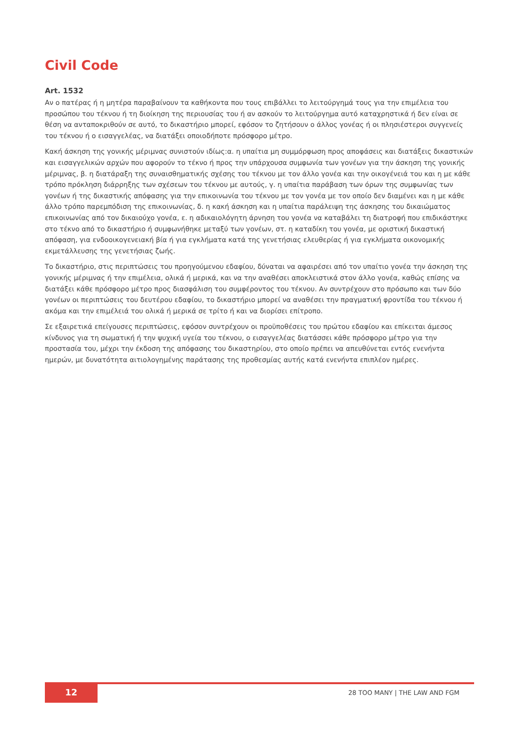Civil Code
Art. 1532
Αν ο πατέρας ή η μητέρα παραβαίνουν τα καθήκοντα που τους επιβάλλει το λειτούργημά τους για την επιμέλεια του προσώπου του τέκνου ή τη διοίκηση της περιουσίας του ή αν ασκούν το λειτούργημα αυτό καταχρηστικά ή δεν είναι σε θέση να ανταποκριθούν σε αυτό, το δικαστήριο μπορεί, εφόσον το ζητήσουν ο άλλος γονέας ή οι πλησιέστεροι συγγενείς του τέκνου ή ο εισαγγελέας, να διατάξει οποιοδήποτε πρόσφορο μέτρο.
Κακή άσκηση της γονικής μέριμνας συνιστούν ιδίως:α. η υπαίτια μη συμμόρφωση προς αποφάσεις και διατάξεις δικαστικών και εισαγγελικών αρχών που αφορούν το τέκνο ή προς την υπάρχουσα συμφωνία των γονέων για την άσκηση της γονικής μέριμνας, β. η διατάραξη της συναισθηματικής σχέσης του τέκνου με τον άλλο γονέα και την οικογένειά του και η με κάθε τρόπο πρόκληση διάρρηξης των σχέσεων του τέκνου με αυτούς, γ. η υπαίτια παράβαση των όρων της συμφωνίας των γονέων ή της δικαστικής απόφασης για την επικοινωνία του τέκνου με τον γονέα με τον οποίο δεν διαμένει και η με κάθε άλλο τρόπο παρεμπόδιση της επικοινωνίας, δ. η κακή άσκηση και η υπαίτια παράλειψη της άσκησης του δικαιώματος επικοινωνίας από τον δικαιούχο γονέα, ε. η αδικαιολόγητη άρνηση του γονέα να καταβάλει τη διατροφή που επιδικάστηκε στο τέκνο από το δικαστήριο ή συμφωνήθηκε μεταξύ των γονέων, στ. η καταδίκη του γονέα, με οριστική δικαστική απόφαση, για ενδοοικογενειακή βία ή για εγκλήματα κατά της γενετήσιας ελευθερίας ή για εγκλήματα οικονομικής εκμετάλλευσης της γενετήσιας ζωής.
Το δικαστήριο, στις περιπτώσεις του προηγούμενου εδαφίου, δύναται να αφαιρέσει από τον υπαίτιο γονέα την άσκηση της γονικής μέριμνας ή την επιμέλεια, ολικά ή μερικά, και να την αναθέσει αποκλειστικά στον άλλο γονέα, καθώς επίσης να διατάξει κάθε πρόσφορο μέτρο προς διασφάλιση του συμφέροντος του τέκνου. Αν συντρέχουν στο πρόσωπο και των δύο γονέων οι περιπτώσεις του δευτέρου εδαφίου, το δικαστήριο μπορεί να αναθέσει την πραγματική φροντίδα του τέκνου ή ακόμα και την επιμέλειά του ολικά ή μερικά σε τρίτο ή και να διορίσει επίτροπο.
Σε εξαιρετικά επείγουσες περιπτώσεις, εφόσον συντρέχουν οι προϋποθέσεις του πρώτου εδαφίου και επίκειται άμεσος κίνδυνος για τη σωματική ή την ψυχική υγεία του τέκνου, ο εισαγγελέας διατάσσει κάθε πρόσφορο μέτρο για την προστασία του, μέχρι την έκδοση της απόφασης του δικαστηρίου, στο οποίο πρέπει να απευθύνεται εντός ενενήντα ημερών, με δυνατότητα αιτιολογημένης παράτασης της προθεσμίας αυτής κατά ενενήντα επιπλέον ημέρες.
12
28 TOO MANY | THE LAW AND FGM